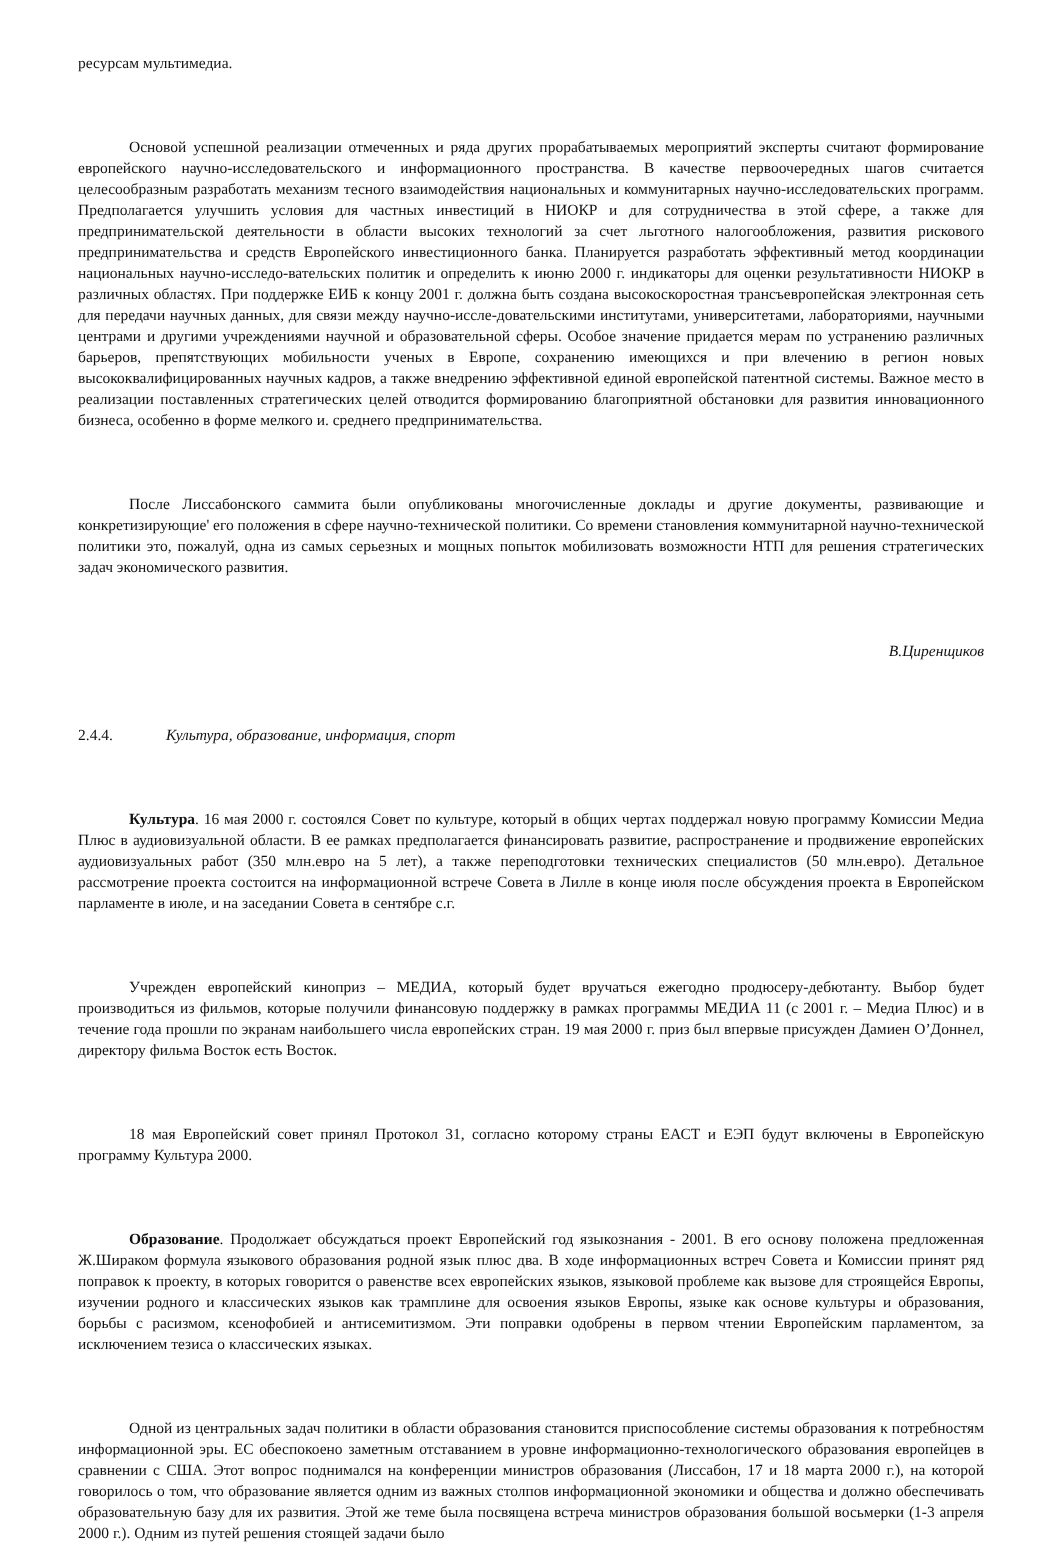ресурсам мультимедиа.
Основой успешной реализации отмеченных и ряда других прорабатываемых мероприятий эксперты считают формирование европейского научно-исследовательского и информационного пространства. В качестве первоочередных шагов считается целесообразным разработать механизм тесного взаимодействия национальных и коммунитарных научно-исследовательских программ. Предполагается улучшить условия для частных инвестиций в НИОКР и для сотрудничества в этой сфере, а также для предпринимательской деятельности в области высоких технологий за счет льготного налогообложения, развития рискового предпринимательства и средств Европейского инвестиционного банка. Планируется разработать эффективный метод координации национальных научно-исследо-вательских политик и определить к июню 2000 г. индикаторы для оценки результативности НИОКР в различных областях. При поддержке ЕИБ к концу 2001 г. должна быть создана высокоскоростная трансъевропейская электронная сеть для передачи научных данных, для связи между научно-иссле-довательскими институтами, университетами, лабораториями, научными центрами и другими учреждениями научной и образовательной сферы. Особое значение придается мерам по устранению различных барьеров, препятствующих мобильности ученых в Европе, сохранению имеющихся и при влечению в регион новых высококвалифицированных научных кадров, а также внедрению эффективной единой европейской патентной системы. Важное место в реализации поставленных стратегических целей отводится формированию благоприятной обстановки для развития инновационного бизнеса, особенно в форме мелкого и. среднего предпринимательства.
После Лиссабонского саммита были опубликованы многочисленные доклады и другие документы, развивающие и конкретизирующие' его положения в сфере научно-технической политики. Со времени становления коммунитарной научно-технической политики это, пожалуй, одна из самых серьезных и мощных попыток мобилизовать возможности НТП для решения стратегических задач экономического развития.
В.Циренщиков
2.4.4. Культура, образование, информация, спорт
Культура. 16 мая 2000 г. состоялся Совет по культуре, который в общих чертах поддержал новую программу Комиссии Медиа Плюс в аудиовизуальной области. В ее рамках предполагается финансировать развитие, распространение и продвижение европейских аудиовизуальных работ (350 млн.евро на 5 лет), а также переподготовки технических специалистов (50 млн.евро). Детальное рассмотрение проекта состоится на информационной встрече Совета в Лилле в конце июля после обсуждения проекта в Европейском парламенте в июле, и на заседании Совета в сентябре с.г.
Учрежден европейский кинoприз – МЕДИА, который будет вручаться ежегодно продюсеру-дебютанту. Выбор будет производиться из фильмов, которые получили финансовую поддержку в рамках программы МЕДИА 11 (с 2001 г. – Медиа Плюс) и в течение года прошли по экранам наибольшего числа европейских стран. 19 мая 2000 г. приз был впервые присужден Дамиен О’Доннел, директору фильма Восток есть Восток.
18 мая Европейский совет принял Протокол 31, согласно которому страны ЕАСТ и ЕЭП будут включены в Европейскую программу Культура 2000.
Образование. Продолжает обсуждаться проект Европейский год языкознания - 2001. В его основу положена предложенная Ж.Шираком формула языкового образования родной язык плюс два. В ходе информационных встреч Совета и Комиссии принят ряд поправок к проекту, в которых говорится о равенстве всех европейских языков, языковой проблеме как вызове для строящейся Европы, изучении родного и классических языков как трамплине для освоения языков Европы, языке как основе культуры и образования, борьбы с расизмом, ксенофобией и антисемитизмом. Эти поправки одобрены в первом чтении Европейским парламентом, за исключением тезиса о классических языках.
Одной из центральных задач политики в области образования становится приспособление системы образования к потребностям информационной эры. ЕС обеспокоено заметным отставанием в уровне информационно-технологического образования европейцев в сравнении с США. Этот вопрос поднимался на конференции министров образования (Лиссабон, 17 и 18 марта 2000 г.), на которой говорилось о том, что образование является одним из важных столпов информационной экономики и общества и должно обеспечивать образовательную базу для их развития. Этой же теме была посвящена встреча министров образования большой восьмерки (1-3 апреля 2000 г.). Одним из путей решения стоящей задачи было